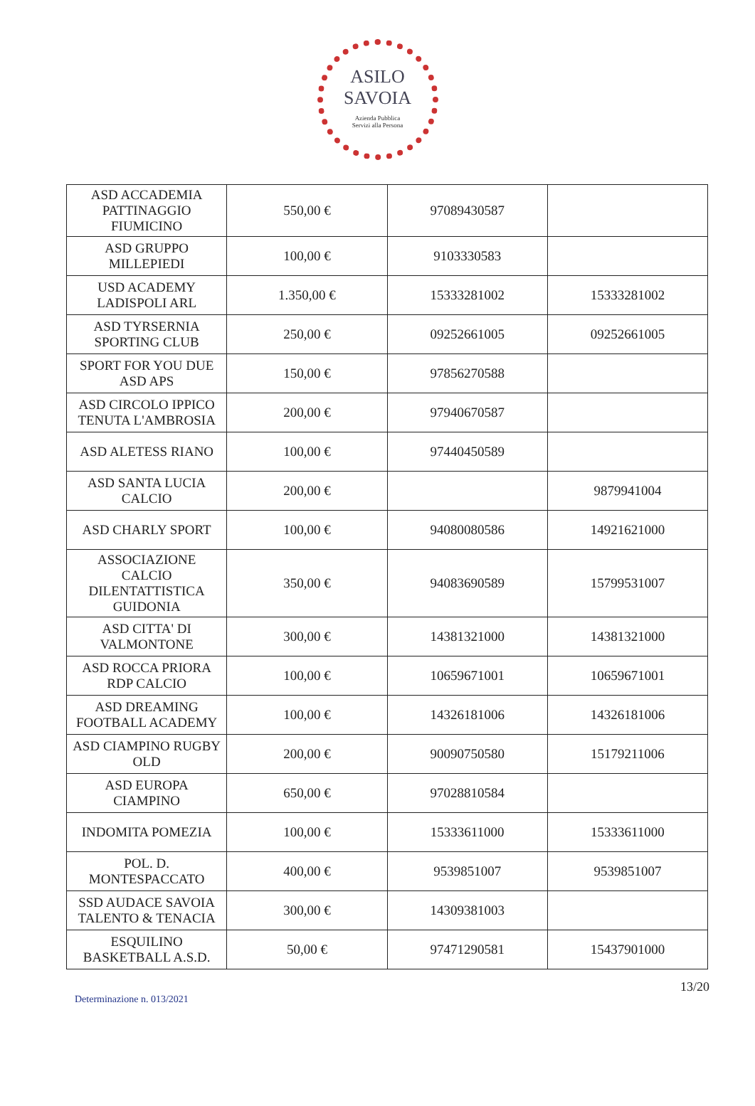ASILO
SAVOIA
Azienda Pubblica
Servizi alla Persona
| ASD ACCADEMIA PATTINAGGIO FIUMICINO | 550,00 € | 97089430587 | |
| ASD GRUPPO MILLEPIEDI | 100,00 € | 9103330583 | |
| USD ACADEMY LADISPOLI ARL | 1.350,00 € | 15333281002 | 15333281002 |
| ASD TYRSERNIA SPORTING CLUB | 250,00 € | 09252661005 | 09252661005 |
| SPORT FOR YOU DUE ASD APS | 150,00 € | 97856270588 | |
| ASD CIRCOLO IPPICO TENUTA L'AMBROSIA | 200,00 € | 97940670587 | |
| ASD ALETESS RIANO | 100,00 € | 97440450589 | |
| ASD SANTA LUCIA CALCIO | 200,00 € | | 9879941004 |
| ASD CHARLY SPORT | 100,00 € | 94080080586 | 14921621000 |
| ASSOCIAZIONE CALCIO DILENTATTISTICA GUIDONIA | 350,00 € | 94083690589 | 15799531007 |
| ASD CITTA' DI VALMONTONE | 300,00 € | 14381321000 | 14381321000 |
| ASD ROCCA PRIORA RDP CALCIO | 100,00 € | 10659671001 | 10659671001 |
| ASD DREAMING FOOTBALL ACADEMY | 100,00 € | 14326181006 | 14326181006 |
| ASD CIAMPINO RUGBY OLD | 200,00 € | 90090750580 | 15179211006 |
| ASD EUROPA CIAMPINO | 650,00 € | 97028810584 | |
| INDOMITA POMEZIA | 100,00 € | 15333611000 | 15333611000 |
| POL. D. MONTESPACCATO | 400,00 € | 9539851007 | 9539851007 |
| SSD AUDACE SAVOIA TALENTO & TENACIA | 300,00 € | 14309381003 | |
| ESQUILINO BASKETBALL A.S.D. | 50,00 € | 97471290581 | 15437901000 |
Determinazione n. 013/2021
13/20